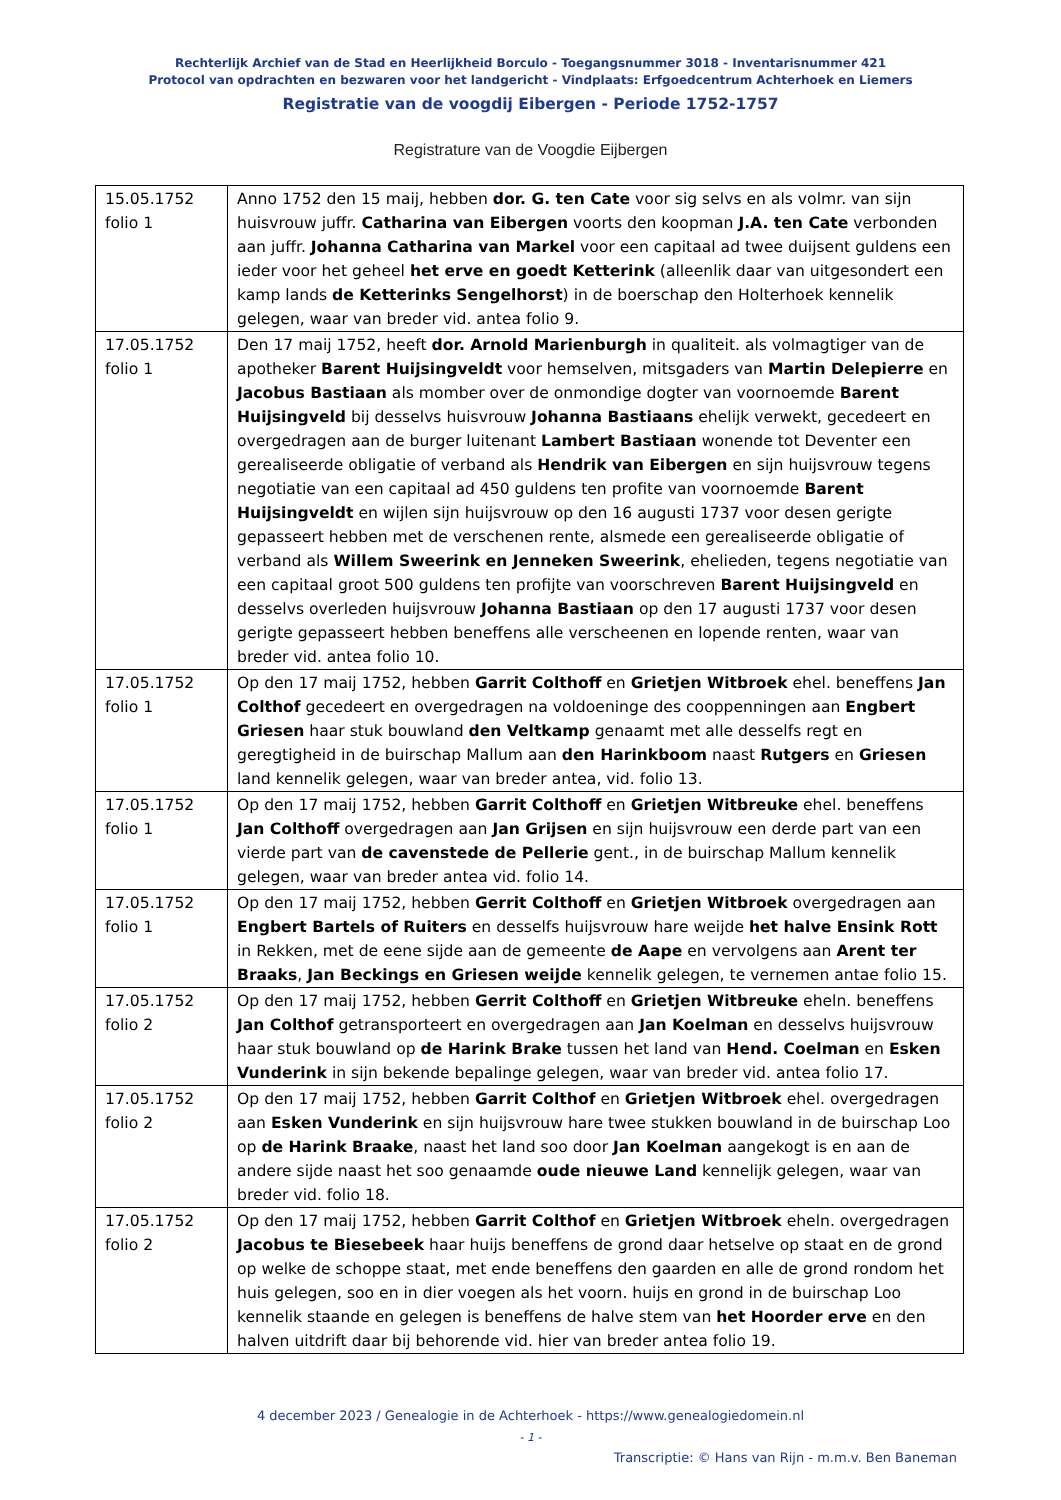Rechterlijk Archief van de Stad en Heerlijkheid Borculo - Toegangsnummer 3018 - Inventarisnummer 421
Protocol van opdrachten en bezwaren voor het landgericht - Vindplaats: Erfgoedcentrum Achterhoek en Liemers
Registratie van de voogdij Eibergen - Periode 1752-1757
Registrature van de Voogdie Eijbergen
| 15.05.1752 folio 1 | Anno 1752 den 15 maij, hebben dor. G. ten Cate voor sig selvs en als volmr. van sijn huisvrouw juffr. Catharina van Eibergen voorts den koopman J.A. ten Cate verbonden aan juffr. Johanna Catharina van Markel voor een capitaal ad twee duijsent guldens een ieder voor het geheel het erve en goedt Ketterink (alleenlik daar van uitgesondert een kamp lands de Ketterinks Sengelhorst ) in de boerschap den Holterhoek kennelik gelegen, waar van breder vid. antea folio 9. |
| 17.05.1752 folio 1 | Den 17 maij 1752, heeft dor. Arnold Marienburgh in qualiteit. als volmagtiger van de apotheker Barent Huijsingveldt voor hemselven, mitsgaders van Martin Delepierre en Jacobus Bastiaan als momber over de onmondige dogter van voornoemde Barent Huijsingveld bij desselvs huisvrouw Johanna Bastiaans ehelijk verwekt, gecedeert en overgedragen aan de burger luitenant Lambert Bastiaan wonende tot Deventer een gerealiseerde obligatie of verband als Hendrik van Eibergen en sijn huijsvrouw tegens negotiatie van een capitaal ad 450 guldens ten profite van voornoemde Barent Huijsingveldt en wijlen sijn huijsvrouw op den 16 augusti 1737 voor desen gerigte gepasseert hebben met de verschenen rente, alsmede een gerealiseerde obligatie of verband als Willem Sweerink en Jenneken Sweerink , ehelieden, tegens negotiatie van een capitaal groot 500 guldens ten profijte van voorschreven Barent Huijsingveld en desselvs overleden huijsvrouw Johanna Bastiaan op den 17 augusti 1737 voor desen gerigte gepasseert hebben beneffens alle verscheenen en lopende renten, waar van breder vid. antea folio 10. |
| 17.05.1752 folio 1 | Op den 17 maij 1752, hebben Garrit Colthoff en Grietjen Witbroek ehel. beneffens Jan Colthof gecedeert en overgedragen na voldoeninge des cooppenningen aan Engbert Griesen haar stuk bouwland den Veltkamp genaamt met alle desselfs regt en geregtigheid in de buirschap Mallum aan den Harinkboom naast Rutgers en Griesen land kennelik gelegen, waar van breder antea, vid. folio 13. |
| 17.05.1752 folio 1 | Op den 17 maij 1752, hebben Garrit Colthoff en Grietjen Witbreuke ehel. beneffens Jan Colthoff overgedragen aan Jan Grijsen en sijn huijsvrouw een derde part van een vierde part van de cavenstede de Pellerie gent., in de buirschap Mallum kennelik gelegen, waar van breder antea vid. folio 14. |
| 17.05.1752 folio 1 | Op den 17 maij 1752, hebben Gerrit Colthoff en Grietjen Witbroek overgedragen aan Engbert Bartels of Ruiters en desselfs huijsvrouw hare weijde het halve Ensink Rott in Rekken, met de eene sijde aan de gemeente de Aape en vervolgens aan Arent ter Braaks , Jan Beckings en Griesen weijde kennelik gelegen, te vernemen antae folio 15. |
| 17.05.1752 folio 2 | Op den 17 maij 1752, hebben Gerrit Colthoff en Grietjen Witbreuke eheln. beneffens Jan Colthof getransporteert en overgedragen aan Jan Koelman en desselvs huijsvrouw haar stuk bouwland op de Harink Brake tussen het land van Hend. Coelman en Esken Vunderink in sijn bekende bepalinge gelegen, waar van breder vid. antea folio 17. |
| 17.05.1752 folio 2 | Op den 17 maij 1752, hebben Garrit Colthof en Grietjen Witbroek ehel. overgedragen aan Esken Vunderink en sijn huijsvrouw hare twee stukken bouwland in de buirschap Loo op de Harink Braake , naast het land soo door Jan Koelman aangekogt is en aan de andere sijde naast het soo genaamde oude nieuwe Land kennelijk gelegen, waar van breder vid. folio 18. |
| 17.05.1752 folio 2 | Op den 17 maij 1752, hebben Garrit Colthof en Grietjen Witbroek eheln. overgedragen Jacobus te Biesebeek haar huijs beneffens de grond daar hetselve op staat en de grond op welke de schoppe staat, met ende beneffens den gaarden en alle de grond rondom het huis gelegen, soo en in dier voegen als het voorn. huijs en grond in de buirschap Loo kennelik staande en gelegen is beneffens de halve stem van het Hoorder erve en den halven uitdrift daar bij behorende vid. hier van breder antea folio 19. |
4 december 2023 / Genealogie in de Achterhoek - https://www.genealogiedomein.nl
- 1 -
Transcriptie: © Hans van Rijn - m.m.v. Ben Baneman